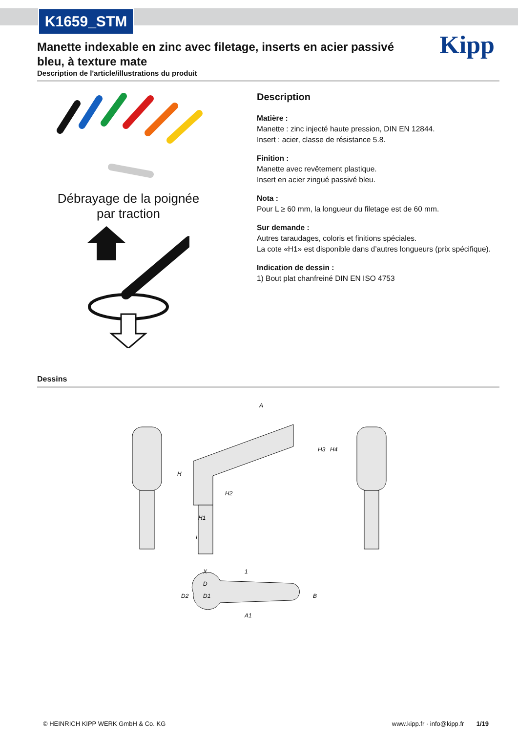K1659_STM
Kipp
Manette indexable en zinc avec filetage, inserts en acier passivé bleu, à texture mate
Description de l'article/illustrations du produit
Débrayage de la poignée
par traction
Description
Matière :
Manette : zinc injecté haute pression, DIN EN 12844.
Insert : acier, classe de résistance 5.8.
Finition :
Manette avec revêtement plastique.
Insert en acier zingué passivé bleu.
Nota :
Pour L ≥ 60 mm, la longueur du filetage est de 60 mm.
Sur demande :
Autres taraudages, coloris et finitions spéciales.
La cote «H1» est disponible dans d’autres longueurs (prix spécifique).
Indication de dessin :
1) Bout plat chanfreiné DIN EN ISO 4753
Dessins
A
H
H1
H2
H3
H4
L
X
1
D
D1
D2
B
A1
© HEINRICH KIPP WERK GmbH & Co. KG www.kipp.fr · info@kipp.fr 1/19